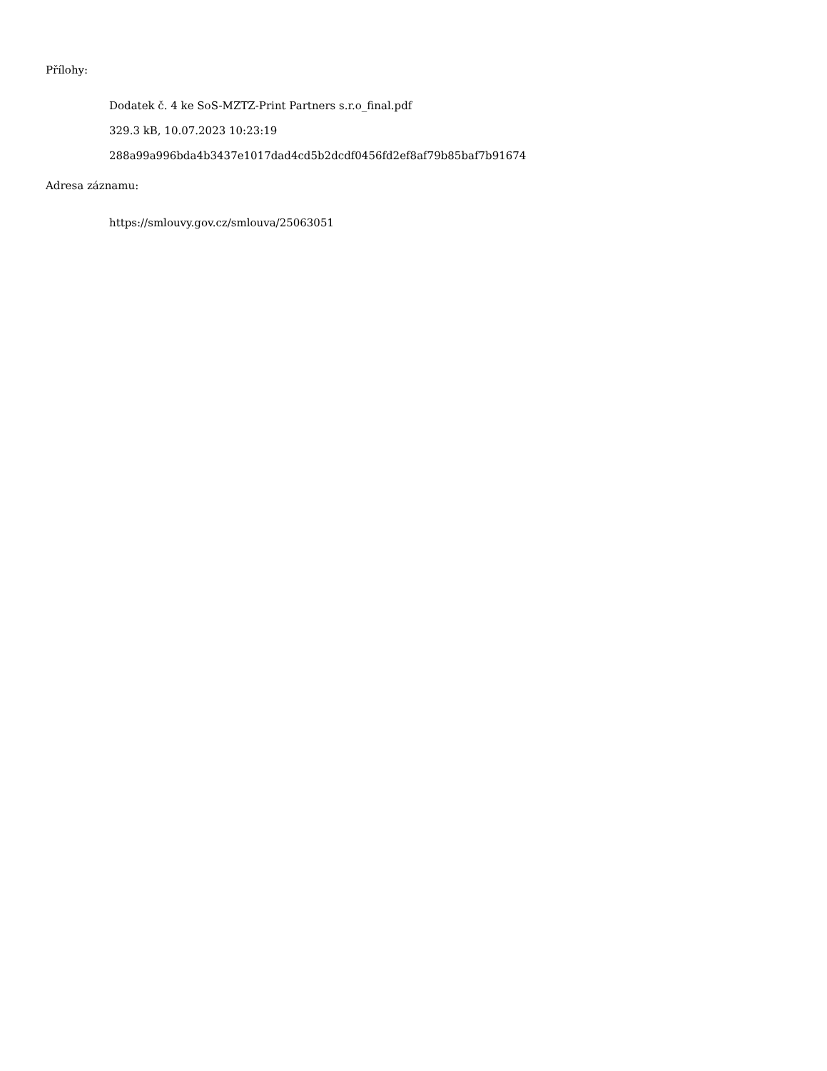Přílohy:
Dodatek č. 4 ke SoS-MZTZ-Print Partners s.r.o_final.pdf
329.3 kB, 10.07.2023 10:23:19
288a99a996bda4b3437e1017dad4cd5b2dcdf0456fd2ef8af79b85baf7b91674
Adresa záznamu:
https://smlouvy.gov.cz/smlouva/25063051